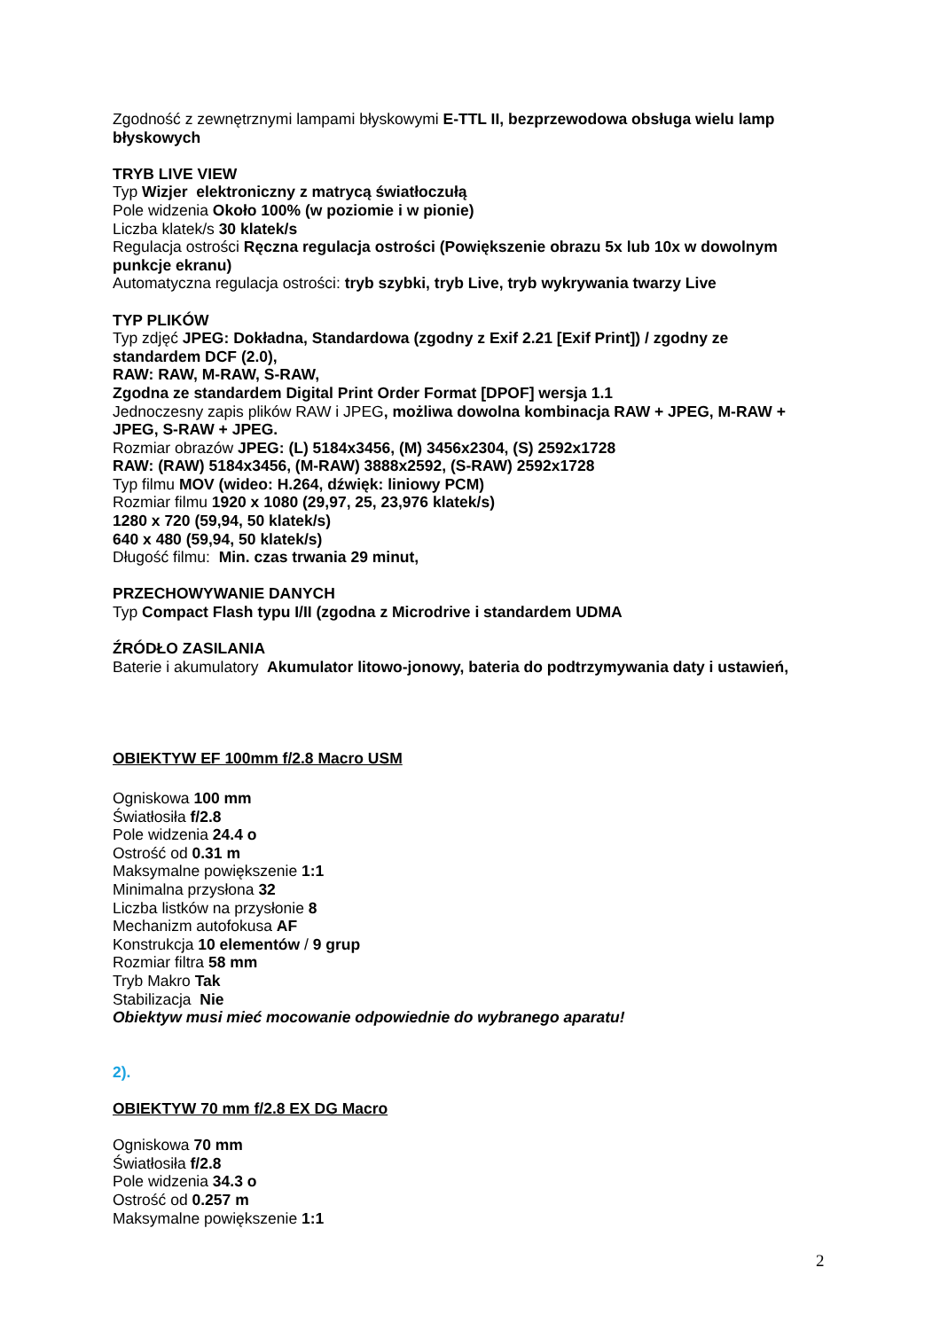Zgodność z zewnętrznymi lampami błyskowymi E-TTL II, bezprzewodowa obsługa wielu lamp błyskowych
TRYB LIVE VIEW
Typ Wizjer elektroniczny z matrycą światłoczułą
Pole widzenia Około 100% (w poziomie i w pionie)
Liczba klatek/s 30 klatek/s
Regulacja ostrości Ręczna regulacja ostrości (Powiększenie obrazu 5x lub 10x w dowolnym punkcje ekranu)
Automatyczna regulacja ostrości: tryb szybki, tryb Live, tryb wykrywania twarzy Live
TYP PLIKÓW
Typ zdjęć JPEG: Dokładna, Standardowa (zgodny z Exif 2.21 [Exif Print]) / zgodny ze standardem DCF (2.0),
RAW: RAW, M-RAW, S-RAW,
Zgodna ze standardem Digital Print Order Format [DPOF] wersja 1.1
Jednoczesny zapis plików RAW i JPEG, możliwa dowolna kombinacja RAW + JPEG, M-RAW + JPEG, S-RAW + JPEG.
Rozmiar obrazów JPEG: (L) 5184x3456, (M) 3456x2304, (S) 2592x1728
RAW: (RAW) 5184x3456, (M-RAW) 3888x2592, (S-RAW) 2592x1728
Typ filmu MOV (wideo: H.264, dźwięk: liniowy PCM)
Rozmiar filmu 1920 x 1080 (29,97, 25, 23,976 klatek/s)
1280 x 720 (59,94, 50 klatek/s)
640 x 480 (59,94, 50 klatek/s)
Długość filmu: Min. czas trwania 29 minut,
PRZECHOWYWANIE DANYCH
Typ Compact Flash typu I/II (zgodna z Microdrive i standardem UDMA
ŹRÓDŁO ZASILANIA
Baterie i akumulatory Akumulator litowo-jonowy, bateria do podtrzymywania daty i ustawień,
OBIEKTYW EF 100mm f/2.8 Macro USM
Ogniskowa 100 mm
Światłosiła f/2.8
Pole widzenia 24.4 o
Ostrość od 0.31 m
Maksymalne powiększenie 1:1
Minimalna przysłona 32
Liczba listków na przysłonie 8
Mechanizm autofokusa AF
Konstrukcja 10 elementów / 9 grup
Rozmiar filtra 58 mm
Tryb Makro Tak
Stabilizacja Nie
Obiektyw musi mieć mocowanie odpowiednie do wybranego aparatu!
2).
OBIEKTYW 70 mm f/2.8 EX DG Macro
Ogniskowa 70 mm
Światłosiła f/2.8
Pole widzenia 34.3 o
Ostrość od 0.257 m
Maksymalne powiększenie 1:1
2